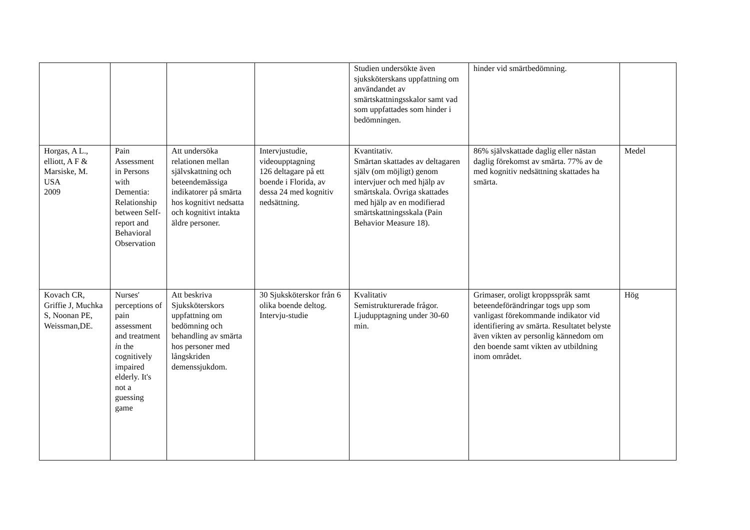| | | | | Studien undersökte även sjuksköterskans uppfattning om användandet av smärtskattningsskalor samt vad som uppfattades som hinder i bedömningen. | hinder vid smärtbedömning. | |
| Horgas, A L., elliott, A F & Marsiske, M. USA 2009 | Pain Assessment in Persons with Dementia: Relationship between Self-report and Behavioral Observation | Att undersöka relationen mellan självskattning och beteendemässiga indikatorer på smärta hos kognitivt nedsatta och kognitivt intakta äldre personer. | Intervjustudie, videoupptagning 126 deltagare på ett boende i Florida, av dessa 24 med kognitiv nedsättning. | Kvantitativ. Smärtan skattades av deltagaren själv (om möjligt) genom intervjuer och med hjälp av smärtskala. Övriga skattades med hjälp av en modifierad smärtskattningsskala (Pain Behavior Measure 18). | 86% självskattade daglig eller nästan daglig förekomst av smärta. 77% av de med kognitiv nedsättning skattades ha smärta. | Medel |
| Kovach CR, Griffie J, Muchka S, Noonan PE, Weissman,DE. | Nurses′ perceptions of pain assessment and treatment i n the cognitively impaired elderly. It's not a guessing game | Att beskriva Sjuksköterskors uppfattning om bedömning och behandling av smärta hos personer med långskriden demenssjukdom. | 30 Sjuksköterskor från 6 olika boende deltog. Intervju-studie | Kvalitativ Semistrukturerade frågor. Ljudupptagning under 30-60 min. | Grimaser, oroligt kroppsspråk samt beteendeförändringar togs upp som vanligast förekommande indikator vid identifiering av smärta. Resultatet belyste även vikten av personlig kännedom om den boende samt vikten av utbildning inom området. | Hög |